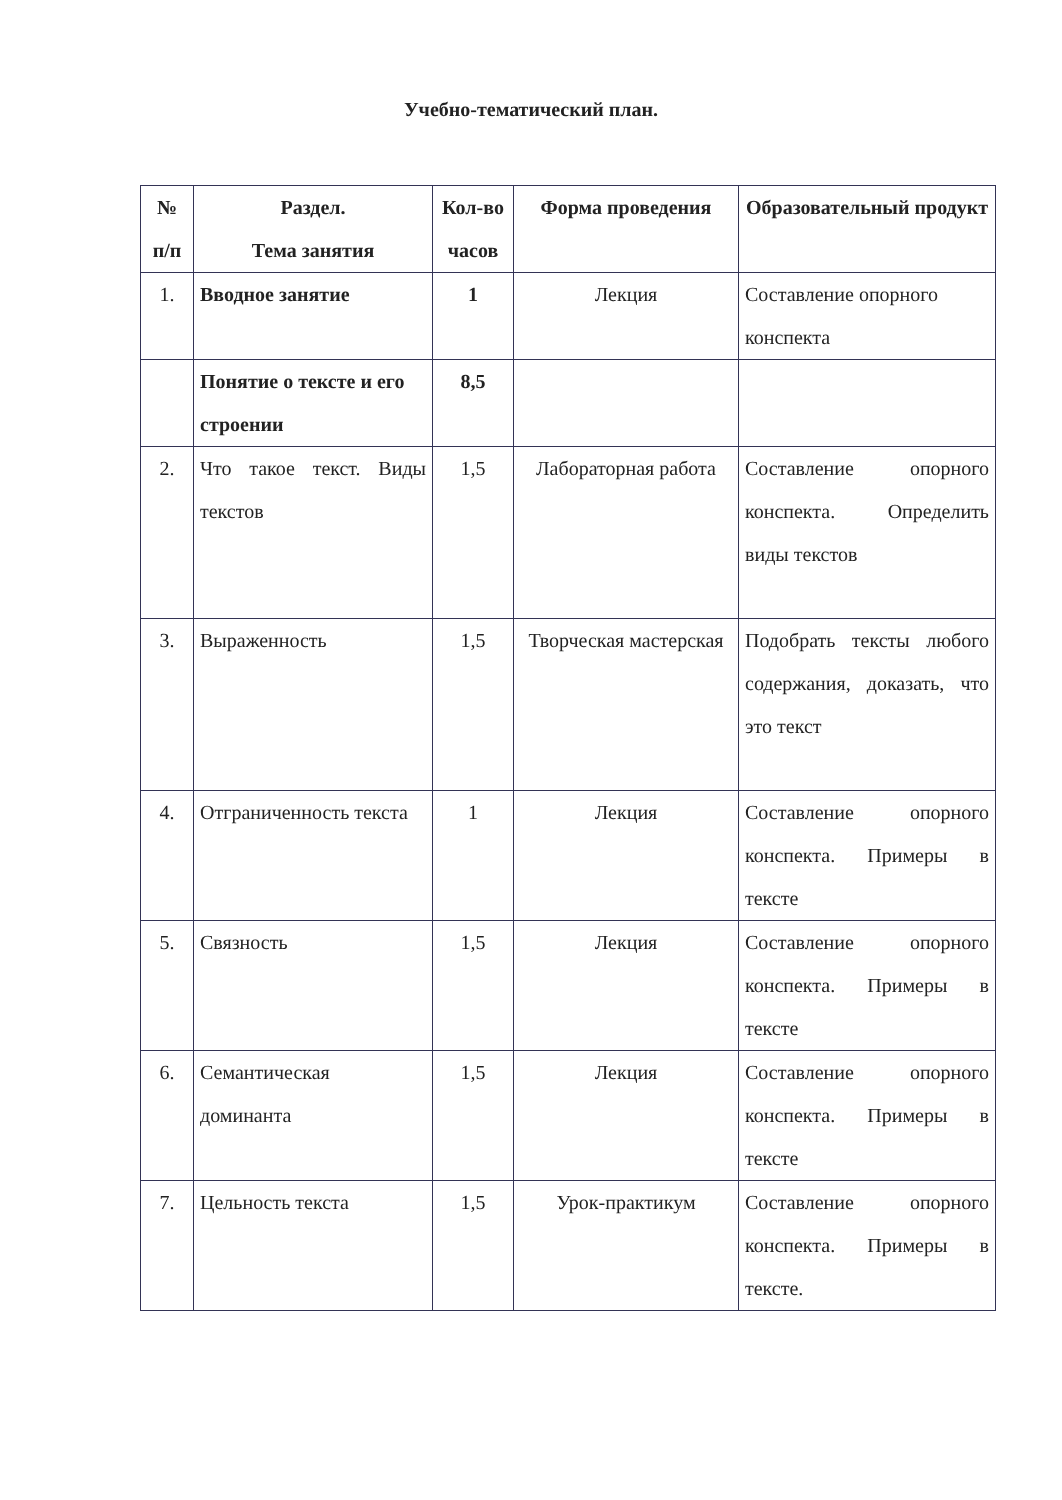Учебно-тематический план.
| № п/п | Раздел. Тема занятия | Кол-во часов | Форма проведения | Образовательный продукт |
| --- | --- | --- | --- | --- |
| 1. | Вводное занятие | 1 | Лекция | Составление опорного конспекта |
| | Понятие о тексте и его строении | 8,5 | | |
| 2. | Что такое текст. Виды текстов | 1,5 | Лабораторная работа | Составление опорного конспекта. Определить виды текстов |
| 3. | Выраженность | 1,5 | Творческая мастерская | Подобрать тексты любого содержания, доказать, что это текст |
| 4. | Отграниченность текста | 1 | Лекция | Составление опорного конспекта. Примеры в тексте |
| 5. | Связность | 1,5 | Лекция | Составление опорного конспекта. Примеры в тексте |
| 6. | Семантическая доминанта | 1,5 | Лекция | Составление опорного конспекта. Примеры в тексте |
| 7. | Цельность текста | 1,5 | Урок-практикум | Составление опорного конспекта. Примеры в тексте. |